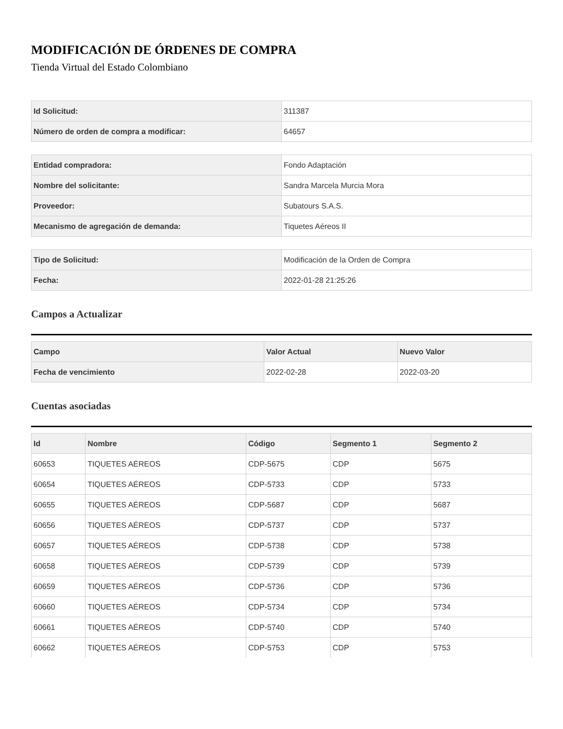MODIFICACIÓN DE ÓRDENES DE COMPRA
Tienda Virtual del Estado Colombiano
| Id Solicitud: | 311387 |
| Número de orden de compra a modificar: | 64657 |
| Entidad compradora: | Fondo Adaptación |
| Nombre del solicitante: | Sandra Marcela Murcia Mora |
| Proveedor: | Subatours S.A.S. |
| Mecanismo de agregación de demanda: | Tiquetes Aéreos II |
| Tipo de Solicitud: | Modificación de la Orden de Compra |
| Fecha: | 2022-01-28 21:25:26 |
Campos a Actualizar
| Campo | Valor Actual | Nuevo Valor |
| --- | --- | --- |
| Fecha de vencimiento | 2022-02-28 | 2022-03-20 |
Cuentas asociadas
| Id | Nombre | Código | Segmento 1 | Segmento 2 |
| --- | --- | --- | --- | --- |
| 60653 | TIQUETES AÉREOS | CDP-5675 | CDP | 5675 |
| 60654 | TIQUETES AÉREOS | CDP-5733 | CDP | 5733 |
| 60655 | TIQUETES AÉREOS | CDP-5687 | CDP | 5687 |
| 60656 | TIQUETES AÉREOS | CDP-5737 | CDP | 5737 |
| 60657 | TIQUETES AÉREOS | CDP-5738 | CDP | 5738 |
| 60658 | TIQUETES AÉREOS | CDP-5739 | CDP | 5739 |
| 60659 | TIQUETES AÉREOS | CDP-5736 | CDP | 5736 |
| 60660 | TIQUETES AÉREOS | CDP-5734 | CDP | 5734 |
| 60661 | TIQUETES AÉREOS | CDP-5740 | CDP | 5740 |
| 60662 | TIQUETES AÉREOS | CDP-5753 | CDP | 5753 |